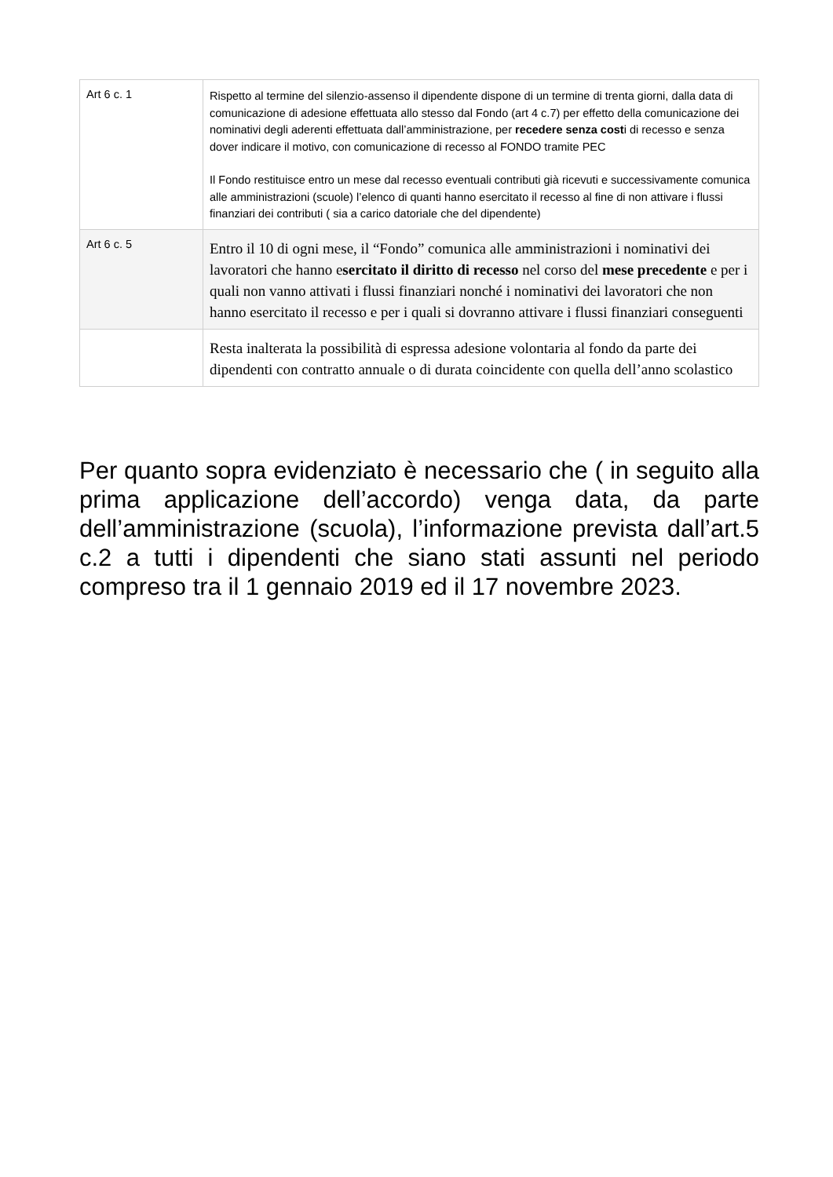| Art 6 c. 1 | Rispetto al termine del silenzio-assenso il dipendente dispone di un termine di trenta giorni, dalla data di comunicazione di adesione effettuata allo stesso dal Fondo (art 4 c.7) per effetto della comunicazione dei nominativi degli aderenti effettuata dall’amministrazione, per recedere senza cost i di recesso e senza dover indicare il motivo, con comunicazione di recesso al FONDO tramite PEC Il Fondo restituisce entro un mese dal recesso eventuali contributi già ricevuti e successivamente comunica alle amministrazioni (scuole) l’elenco di quanti hanno esercitato il recesso al fine di non attivare i flussi finanziari dei contributi ( sia a carico datoriale che del dipendente) |
| Art 6 c. 5 | Entro il 10 di ogni mese, il “Fondo” comunica alle amministrazioni i nominativi dei lavoratori che hanno e sercitato il diritto di recesso nel corso del mese precedente e per i quali non vanno attivati i flussi finanziari nonché i nominativi dei lavoratori che non hanno esercitato il recesso e per i quali si dovranno attivare i flussi finanziari conseguenti |
| | Resta inalterata la possibilità di espressa adesione volontaria al fondo da parte dei dipendenti con contratto annuale o di durata coincidente con quella dell’anno scolastico |
Per quanto sopra evidenziato è necessario che ( in seguito alla prima applicazione dell’accordo) venga data, da parte dell’amministrazione (scuola), l’informazione prevista dall’art.5 c.2 a tutti i dipendenti che siano stati assunti nel periodo compreso tra il 1 gennaio 2019 ed il 17 novembre 2023.